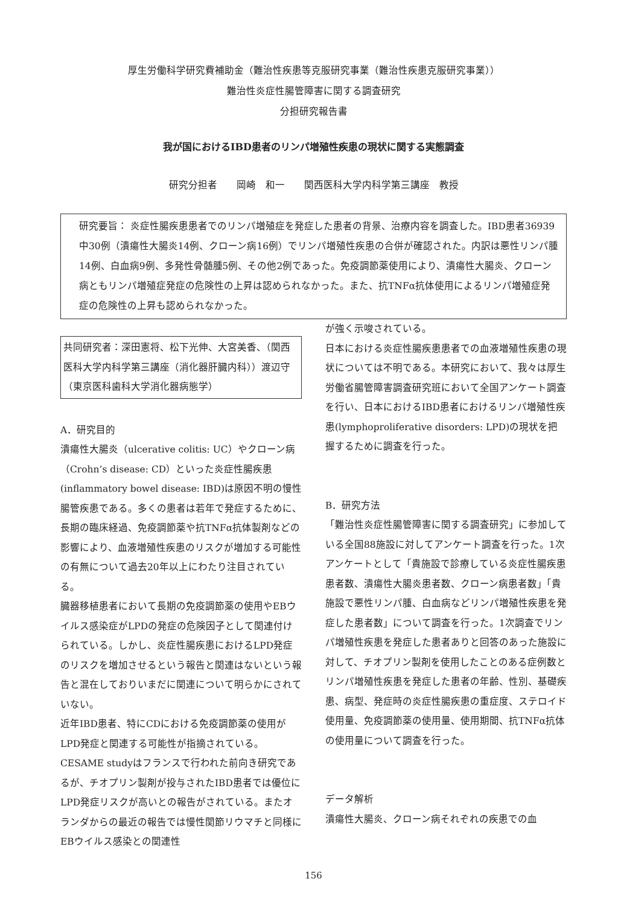厚生労働科学研究費補助金（難治性疾患等克服研究事業（難治性疾患克服研究事業））
難治性炎症性腸管障害に関する調査研究
分担研究報告書
我が国におけるIBD患者のリンパ増殖性疾患の現状に関する実態調査
研究分担者　　岡崎　和一　　関西医科大学内科学第三講座　教授
研究要旨： 炎症性腸疾患患者でのリンパ増殖症を発症した患者の背景、治療内容を調査した。IBD患者36939中30例（潰瘍性大腸炎14例、クローン病16例）でリンパ増殖性疾患の合併が確認された。内訳は悪性リンパ腫14例、白血病9例、多発性骨髄腫5例、その他2例であった。免疫調節薬使用により、潰瘍性大腸炎、クローン病ともリンパ増殖症発症の危険性の上昇は認められなかった。また、抗TNFα抗体使用によるリンパ増殖症発症の危険性の上昇も認められなかった。
共同研究者：深田憲将、松下光伸、大宮美香、（関西医科大学内科学第三講座（消化器肝臓内科））渡辺守（東京医科歯科大学消化器病態学）
A．研究目的
潰瘍性大腸炎（ulcerative colitis: UC）やクローン病（Crohn’s disease: CD）といった炎症性腸疾患(inflammatory bowel disease: IBD)は原因不明の慢性腸管疾患である。多くの患者は若年で発症するために、長期の臨床経過、免疫調節薬や抗TNFα抗体製剤などの影響により、血液増殖性疾患のリスクが増加する可能性の有無について過去20年以上にわたり注目されている。
臓器移植患者において長期の免疫調節薬の使用やEBウイルス感染症がLPDの発症の危険因子として関連付けられている。しかし、炎症性腸疾患におけるLPD発症のリスクを増加させるという報告と関連はないという報告と混在しておりいまだに関連について明らかにされていない。
近年IBD患者、特にCDにおける免疫調節薬の使用がLPD発症と関連する可能性が指摘されている。CESAME studyはフランスで行われた前向き研究であるが、チオプリン製剤が投与されたIBD患者では優位にLPD発症リスクが高いとの報告がされている。またオランダからの最近の報告では慢性関節リウマチと同様にEBウイルス感染との関連性
が強く示唆されている。
日本における炎症性腸疾患患者での血液増殖性疾患の現状については不明である。本研究において、我々は厚生労働省腸管障害調査研究班において全国アンケート調査を行い、日本におけるIBD患者におけるリンパ増殖性疾患(lymphoproliferative disorders: LPD)の現状を把握するために調査を行った。
B．研究方法
「難治性炎症性腸管障害に関する調査研究」に参加している全国88施設に対してアンケート調査を行った。1次アンケートとして「貴施設で診療している炎症性腸疾患患者数、潰瘍性大腸炎患者数、クローン病患者数」「貴施設で悪性リンパ腫、白血病などリンパ増殖性疾患を発症した患者数」について調査を行った。1次調査でリンパ増殖性疾患を発症した患者ありと回答のあった施設に対して、チオプリン製剤を使用したことのある症例数とリンパ増殖性疾患を発症した患者の年齢、性別、基礎疾患、病型、発症時の炎症性腸疾患の重症度、ステロイド使用量、免疫調節薬の使用量、使用期間、抗TNFα抗体の使用量について調査を行った。
データ解析
潰瘍性大腸炎、クローン病それぞれの疾患での血
156